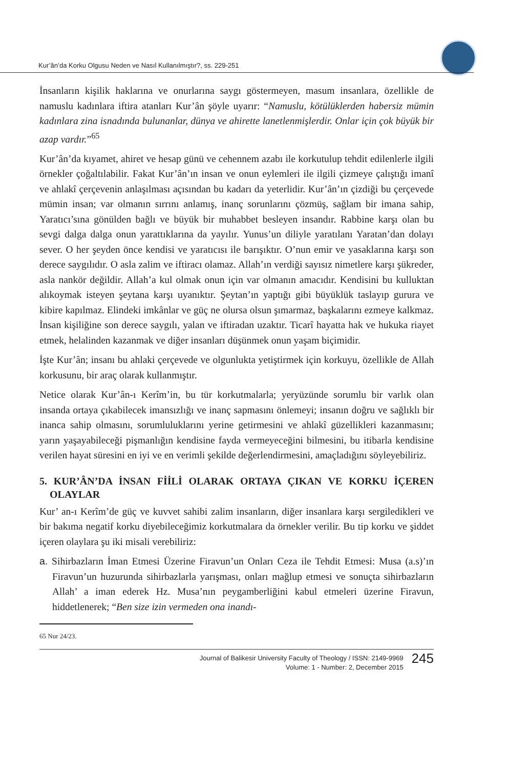Kur’ân’da Korku Olgusu Neden ve Nasıl Kullanılmıştır?, ss. 229-251
İnsanların kişilik haklarına ve onurlarına saygı göstermeyen, masum insanlara, özellikle de namuslu kadınlara iftira atanları Kur’ân şöyle uyarır: “Namuslu, kötülüklerden habersiz mümin kadınlara zina isnadında bulunanlar, dünya ve ahirette lanetlenmişlerdir. Onlar için çok büyük bir azap vardır.”<sup>65</sup>
Kur’ân’da kıyamet, ahiret ve hesap günü ve cehennem azabı ile korkutulup tehdit edilenlerle ilgili örnekler çoğaltılabilir. Fakat Kur’ân’ın insan ve onun eylemleri ile ilgili çizmeye çalıştığı imanî ve ahlakî çerçevenin anlaşılması açısından bu kadarı da yeterlidir. Kur’ân’ın çizdiği bu çerçevede mümin insan; var olmanın sırrını anlamış, inanç sorunlarını çözmüş, sağlam bir imana sahip, Yaratıcı’sına gönülden bağlı ve büyük bir muhabbet besleyen insandır. Rabbine karşı olan bu sevgi dalga dalga onun yarattıklarına da yayılır. Yunus’un diliyle yaratılanı Yaratan’dan dolayı sever. O her şeyden önce kendisi ve yaratıcısı ile barışıktır. O’nun emir ve yasaklarına karşı son derece saygılıdır. O asla zalim ve iftiracı olamaz. Allah’ın verdiği sayısız nimetlere karşı şükreder, asla nankör değildir. Allah’a kul olmak onun için var olmanın amacıdır. Kendisini bu kulluktan alıkoymak isteyen şeytana karşı uyanıktır. Şeytan’ın yaptığı gibi büyüklük taslayıp gurura ve kibire kapılmaz. Elindeki imkânlar ve güç ne olursa olsun şımarmaz, başkalarını ezmeye kalkmaz. İnsan kişiliğine son derece saygılı, yalan ve iftiradan uzaktır. Ticarî hayatta hak ve hukuka riayet etmek, helalinden kazanmak ve diğer insanları düşünmek onun yaşam biçimidir.
İşte Kur’ân; insanı bu ahlaki çerçevede ve olgunlukta yetiştirmek için korkuyu, özellikle de Allah korkusunu, bir araç olarak kullanmıştır.
Netice olarak Kur’ân-ı Kerîm’in, bu tür korkutmalarla; yeryüzünde sorumlu bir varlık olan insanda ortaya çıkabilecek imansızlığı ve inanç sapmasını önlemeyi; insanın doğru ve sağlıklı bir inanca sahip olmasını, sorumluluklarını yerine getirmesini ve ahlakî güzellikleri kazanmasını; yarın yaşayabileceği pişmanlığın kendisine fayda vermeyeceğini bilmesini, bu itibarla kendisine verilen hayat süresini en iyi ve en verimli şekilde değerlendirmesini, amaçladığını söyleyebiliriz.
5. KUR’ÂN’DA İNSAN FİİLİ OLARAK ORTAYA ÇIKAN VE KORKU İÇEREN OLAYLAR
Kur’ an-ı Kerîm’de güç ve kuvvet sahibi zalim insanların, diğer insanlara karşı sergiledikleri ve bir bakıma negatif korku diyebileceğimiz korkutmalara da örnekler verilir. Bu tip korku ve şiddet içeren olaylara şu iki misali verebiliriz:
a. Sihirbazların İman Etmesi Üzerine Firavun’un Onları Ceza ile Tehdit Etmesi: Musa (a.s)’ın Firavun’un huzurunda sihirbazlarla yarışması, onları mağlup etmesi ve sonuçta sihirbazların Allah’ a iman ederek Hz. Musa’nın peygamberliğini kabul etmeleri üzerine Firavun, hiddetlenerek; “Ben size izin vermeden ona inandı-
65 Nur 24/23.
Journal of Balikesir University Faculty of Theology / ISSN: 2149-9969
Volume: 1 - Number: 2, December 2015
245